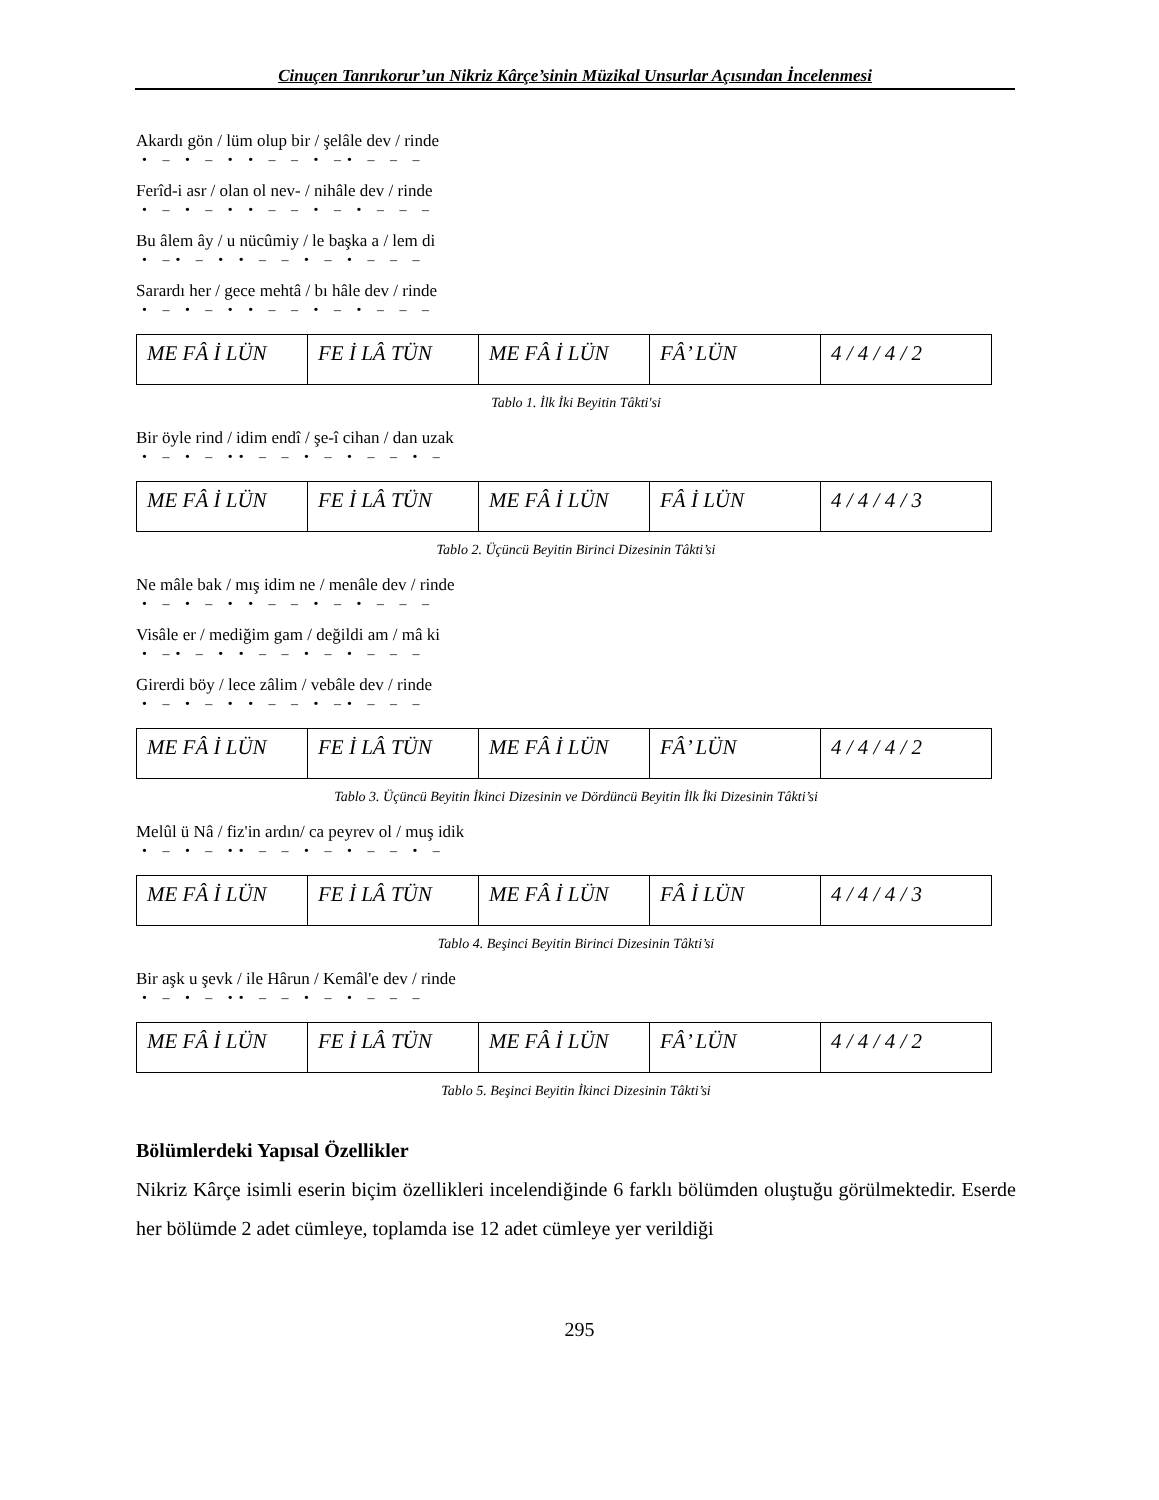Cinuçen Tanrıkorur’un Nikriz Kârçe’sinin Müzikal Unsurlar Açısından İncelenmesi
Akardı gön / lüm olup bir / şelâle dev / rinde
• – • – • • – – • –• – – –
Ferîd-i asr / olan ol nev- / nihâle dev / rinde
• – • – • • – – • – • – – –
Bu âlem ây / u nücûmiy / le başka a / lem di
• –• – • • – – • – • – – –
Sarardı her / gece mehtâ / bı hâle dev / rinde
• – • – • • – – • – • – – –
| ME FÂ İ LÜN | FE İ LÂ TÜN | ME FÂ İ LÜN | FÂ’ LÜN | 4 / 4 / 4 / 2 |
Tablo 1. İlk İki Beyitin Tâkti'si
Bir öyle rind / idim endî / şe-î cihan / dan uzak
• – • – •• – – • – • – – • –
| ME FÂ İ LÜN | FE İ LÂ TÜN | ME FÂ İ LÜN | FÂ İ LÜN | 4 / 4 / 4 / 3 |
Tablo 2. Üçüncü Beyitin Birinci Dizesinin Tâkti’si
Ne mâle bak / mış idim ne / menâle dev / rinde
• – • – • • – – • – • – – –
Visâle er / mediğim gam / değildi am / mâ ki
• –• – • • – – • – • – – –
Girerdi böy / lece zâlim / vebâle dev / rinde
• – • – • • – – • –• – – –
| ME FÂ İ LÜN | FE İ LÂ TÜN | ME FÂ İ LÜN | FÂ’ LÜN | 4 / 4 / 4 / 2 |
Tablo 3. Üçüncü Beyitin İkinci Dizesinin ve Dördüncü Beyitin İlk İki Dizesinin Tâkti’si
Melûl ü Nâ / fiz'in ardın/ ca peyrev ol / muş idik
• – • – •• – – • – • – – • –
| ME FÂ İ LÜN | FE İ LÂ TÜN | ME FÂ İ LÜN | FÂ İ LÜN | 4 / 4 / 4 / 3 |
Tablo 4. Beşinci Beyitin Birinci Dizesinin Tâkti’si
Bir aşk u şevk / ile Hârun / Kemâl'e dev / rinde
• – • – •• – – • – • – – –
| ME FÂ İ LÜN | FE İ LÂ TÜN | ME FÂ İ LÜN | FÂ’ LÜN | 4 / 4 / 4 / 2 |
Tablo 5. Beşinci Beyitin İkinci Dizesinin Tâkti’si
Bölümlerdeki Yapısal Özellikler
Nikriz Kârçe isimli eserin biçim özellikleri incelendiğinde 6 farklı bölümden oluştuğu görülmektedir. Eserde her bölümde 2 adet cümleye, toplamda ise 12 adet cümleye yer verildiği
295